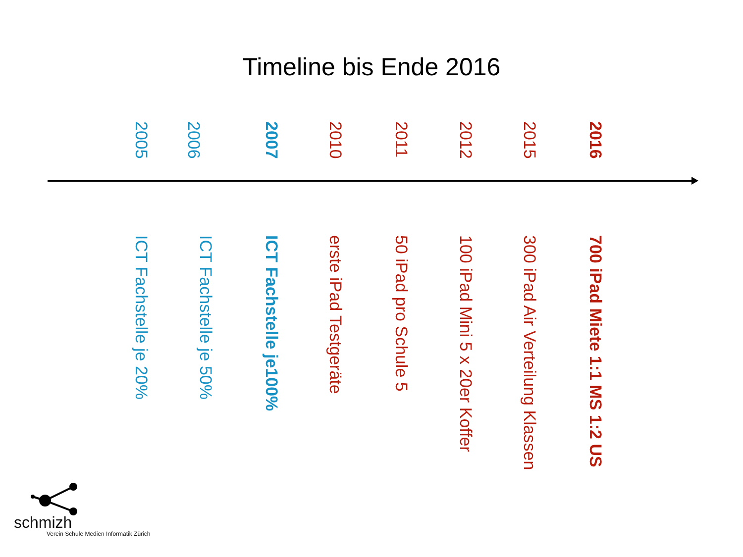Timeline bis Ende 2016
2005
2006
2007
2010
2011
2012
2015
2016
ICT Fachstelle je 20%
ICT Fachstelle je 50%
ICT Fachstelle je100%
erste iPad Testgeräte
50 iPad pro Schule 5
100 iPad Mini 5 x 20er Koffer
300 iPad Air Verteilung Klassen
700 iPad Miete 1:1 MS 1:2 US
schmizh
Verein Schule Medien Informatik Zürich